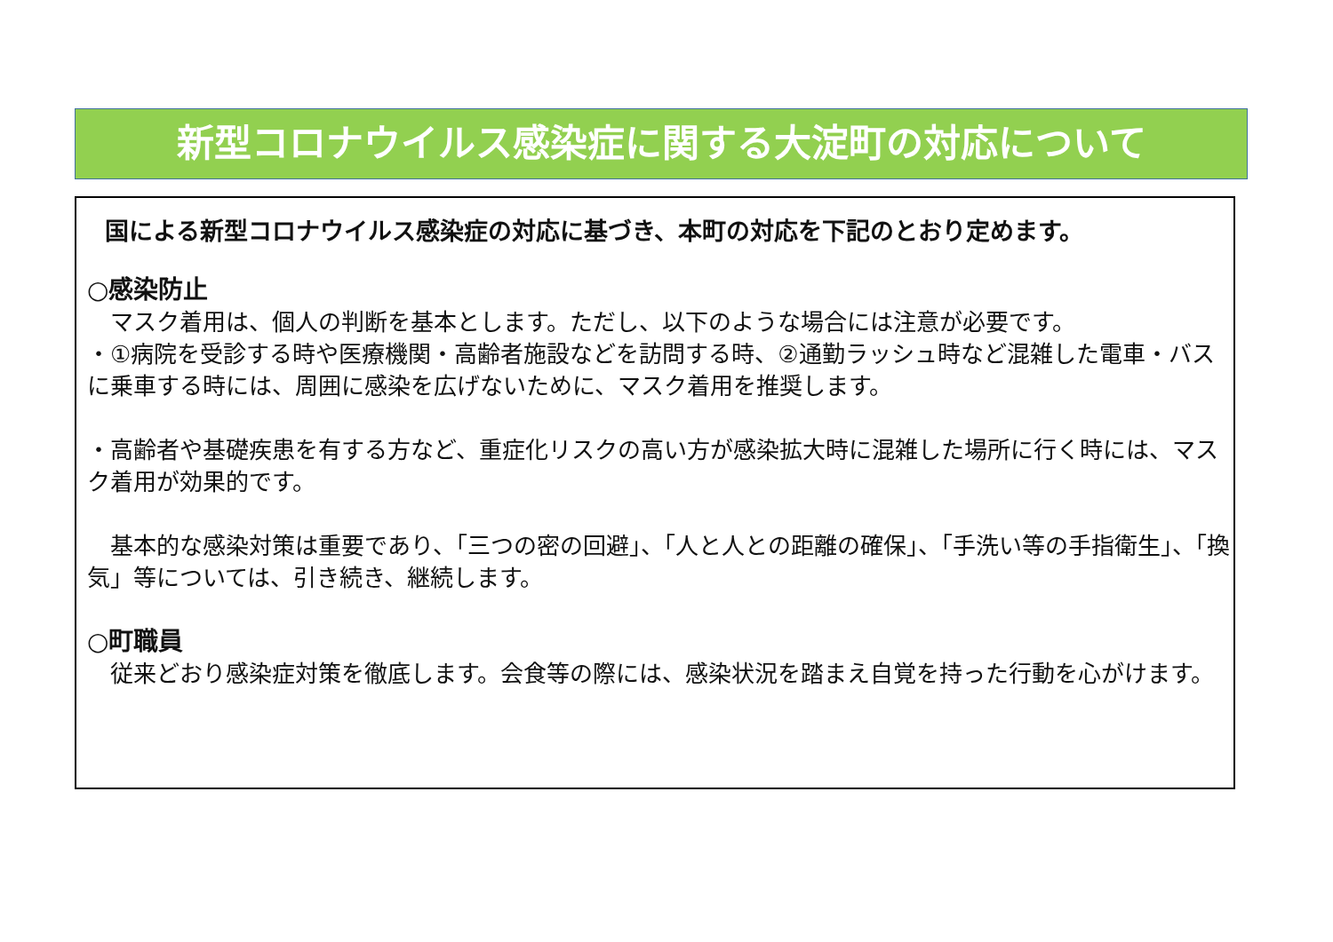新型コロナウイルス感染症に関する大淀町の対応について
国による新型コロナウイルス感染症の対応に基づき、本町の対応を下記のとおり定めます。
○感染防止
　マスク着用は、個人の判断を基本とします。ただし、以下のような場合には注意が必要です。
・①病院を受診する時や医療機関・高齢者施設などを訪問する時、②通勤ラッシュ時など混雑した電車・バスに乗車する時には、周囲に感染を広げないために、マスク着用を推奨します。
・高齢者や基礎疾患を有する方など、重症化リスクの高い方が感染拡大時に混雑した場所に行く時には、マスク着用が効果的です。
　基本的な感染対策は重要であり、「三つの密の回避」、「人と人との距離の確保」、「手洗い等の手指衛生」、「換気」等については、引き続き、継続します。
○町職員
　従来どおり感染症対策を徹底します。会食等の際には、感染状況を踏まえ自覚を持った行動を心がけます。